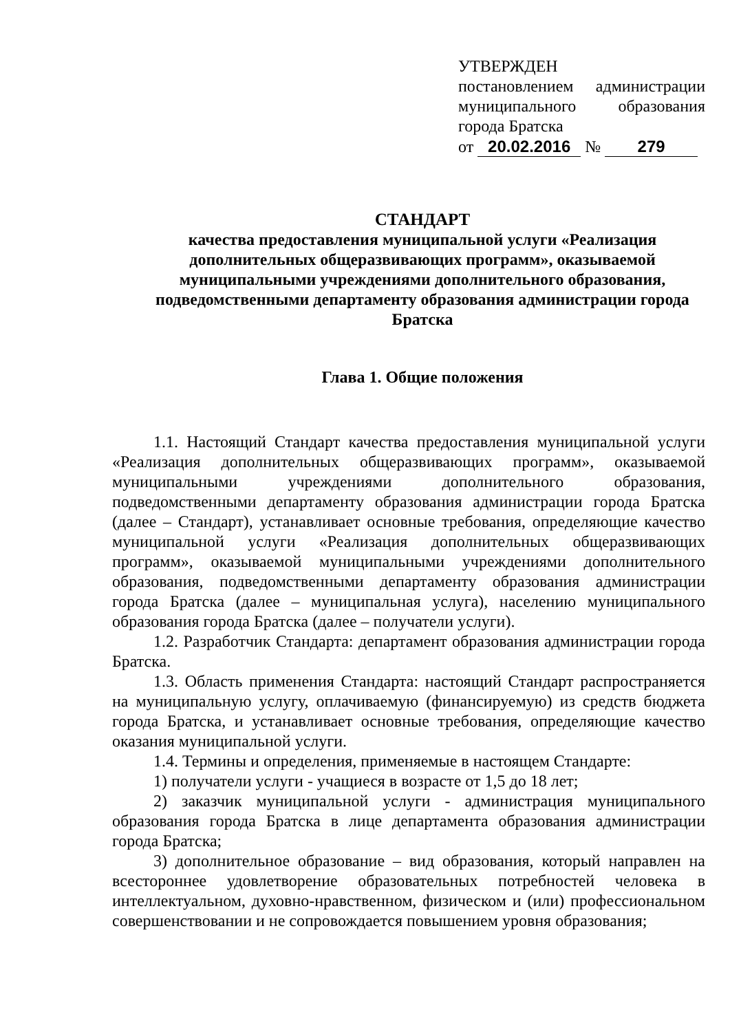УТВЕРЖДЕН
постановлением администрации муниципального образования города Братска
от 20.02.2016 № 279
СТАНДАРТ
качества предоставления муниципальной услуги «Реализация дополнительных общеразвивающих программ», оказываемой муниципальными учреждениями дополнительного образования, подведомственными департаменту образования администрации города Братска
Глава 1. Общие положения
1.1. Настоящий Стандарт качества предоставления муниципальной услуги «Реализация дополнительных общеразвивающих программ», оказываемой муниципальными учреждениями дополнительного образования, подведомственными департаменту образования администрации города Братска (далее – Стандарт), устанавливает основные требования, определяющие качество муниципальной услуги «Реализация дополнительных общеразвивающих программ», оказываемой муниципальными учреждениями дополнительного образования, подведомственными департаменту образования администрации города Братска (далее – муниципальная услуга), населению муниципального образования города Братска (далее – получатели услуги).
1.2. Разработчик Стандарта: департамент образования администрации города Братска.
1.3. Область применения Стандарта: настоящий Стандарт распространяется на муниципальную услугу, оплачиваемую (финансируемую) из средств бюджета города Братска, и устанавливает основные требования, определяющие качество оказания муниципальной услуги.
1.4. Термины и определения, применяемые в настоящем Стандарте:
1) получатели услуги - учащиеся в возрасте от 1,5 до 18 лет;
2) заказчик муниципальной услуги - администрация муниципального образования города Братска в лице департамента образования администрации города Братска;
3) дополнительное образование – вид образования, который направлен на всестороннее удовлетворение образовательных потребностей человека в интеллектуальном, духовно-нравственном, физическом и (или) профессиональном совершенствовании и не сопровождается повышением уровня образования;